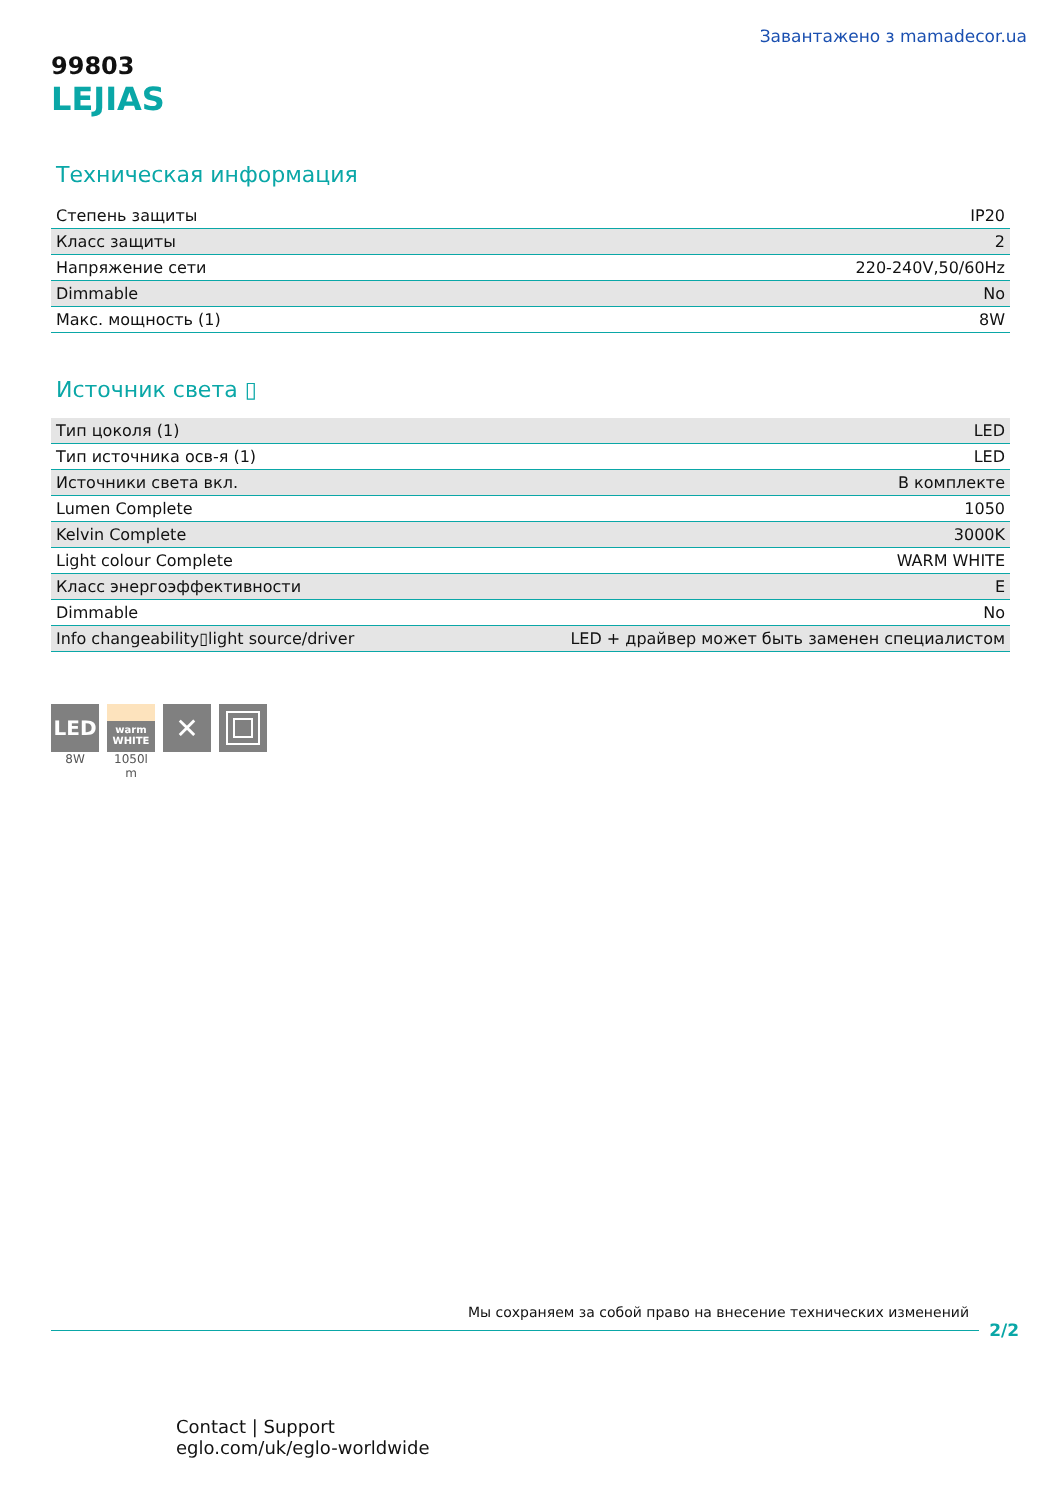Завантажено з mamadecor.ua
99803
LEJIAS
Техническая информация
| Степень защиты | IP20 |
| Класс защиты | 2 |
| Напряжение сети | 220-240V,50/60Hz |
| Dimmable | No |
| Макс. мощность (1) | 8W |
Источник света ▯
| Тип цоколя (1) | LED |
| Тип источника осв-я (1) | LED |
| Источники света вкл. | В комплекте |
| Lumen Complete | 1050 |
| Kelvin Complete | 3000K |
| Light colour Complete | WARM WHITE |
| Класс энергоэффективности | E |
| Dimmable | No |
| Info changeability▯light source/driver | LED + драйвер может быть заменен специалистом |
LED
8W
warm
WHITE
1050l m
✕
Мы сохраняем за собой право на внесение технических изменений
2/2
Contact | Support
eglo.com/uk/eglo-worldwide